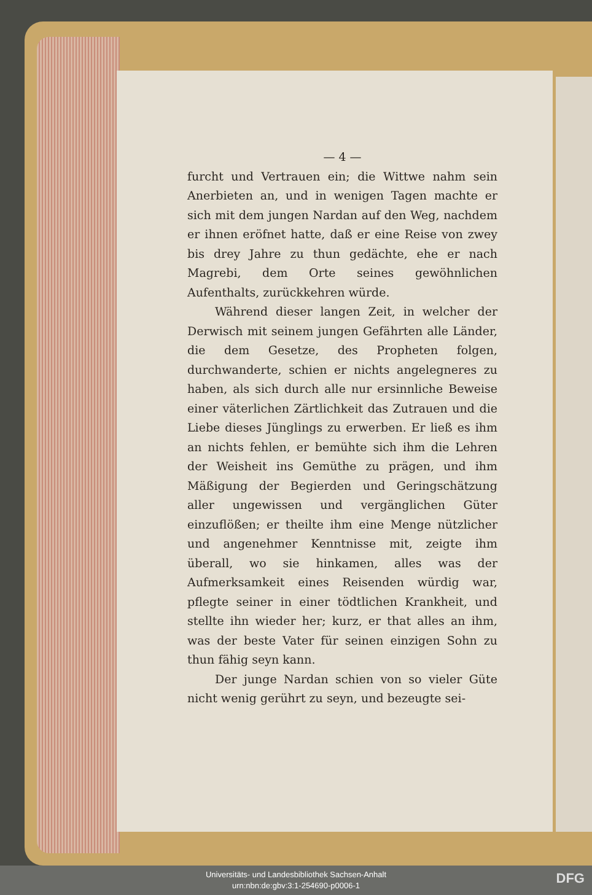— 4 —
furcht und Vertrauen ein; die Wittwe nahm sein Anerbieten an, und in wenigen Tagen machte er sich mit dem jungen Nardan auf den Weg, nachdem er ihnen eröfnet hatte, daß er eine Reise von zwey bis drey Jahre zu thun gedächte, ehe er nach Magrebi, dem Orte seines gewöhnlichen Aufenthalts, zurückkehren würde.
Während dieser langen Zeit, in welcher der Derwisch mit seinem jungen Gefährten alle Länder, die dem Gesetze, des Propheten folgen, durchwanderte, schien er nichts angelegneres zu haben, als sich durch alle nur ersinnliche Beweise einer väterlichen Zärtlichkeit das Zutrauen und die Liebe dieses Jünglings zu erwerben. Er ließ es ihm an nichts fehlen, er bemühte sich ihm die Lehren der Weisheit ins Gemüthe zu prägen, und ihm Mäßigung der Begierden und Geringschätzung aller ungewissen und vergänglichen Güter einzuflößen; er theilte ihm eine Menge nützlicher und angenehmer Kenntnisse mit, zeigte ihm überall, wo sie hinkamen, alles was der Aufmerksamkeit eines Reisenden würdig war, pflegte seiner in einer tödtlichen Krankheit, und stellte ihn wieder her; kurz, er that alles an ihm, was der beste Vater für seinen einzigen Sohn zu thun fähig seyn kann.
Der junge Nardan schien von so vieler Güte nicht wenig gerührt zu seyn, und bezeugte sei-
Universitäts- und Landesbibliothek Sachsen-Anhalt
urn:nbn:de:gbv:3:1-254690-p0006-1
DFG